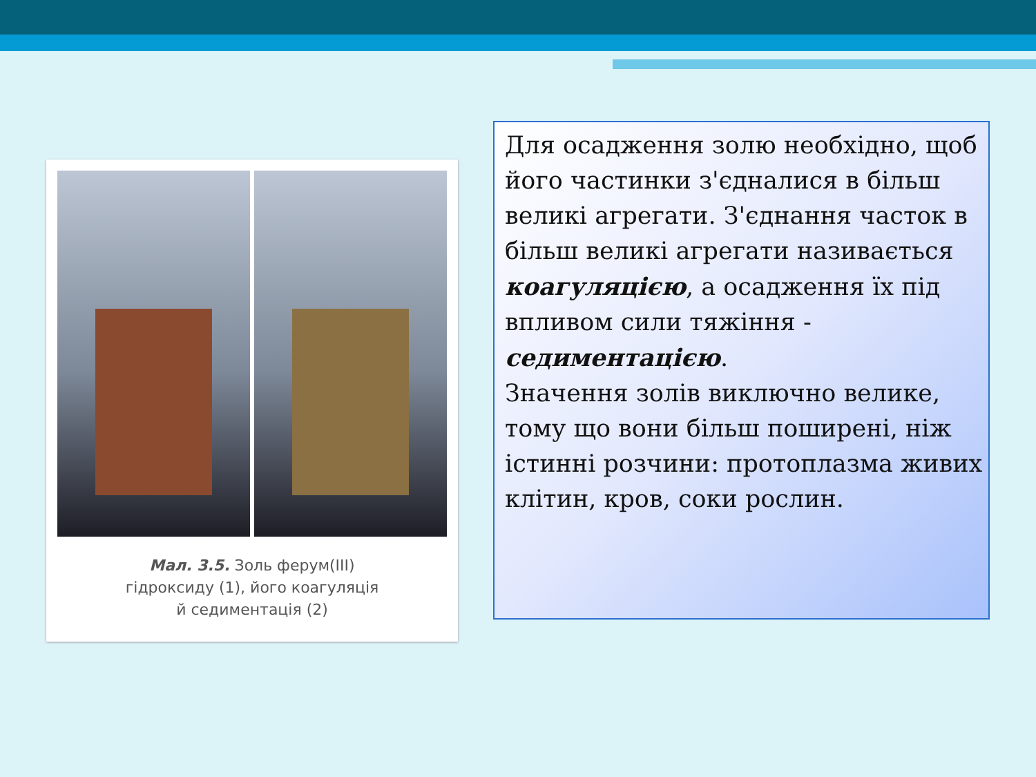Мал. 3.5. Золь ферум(III)
гідроксиду (1), його коагуляція
й седиментація (2)
Для осадження золю необхідно, щоб його частинки з'єдналися в більш великі агрегати. З'єднання часток в більш великі агрегати називається коагуляцією, а осадження їх під впливом сили тяжіння - седиментацією.
Значення золів виключно велике, тому що вони більш поширені, ніж істинні розчини: протоплазма живих клітин, кров, соки рослин.